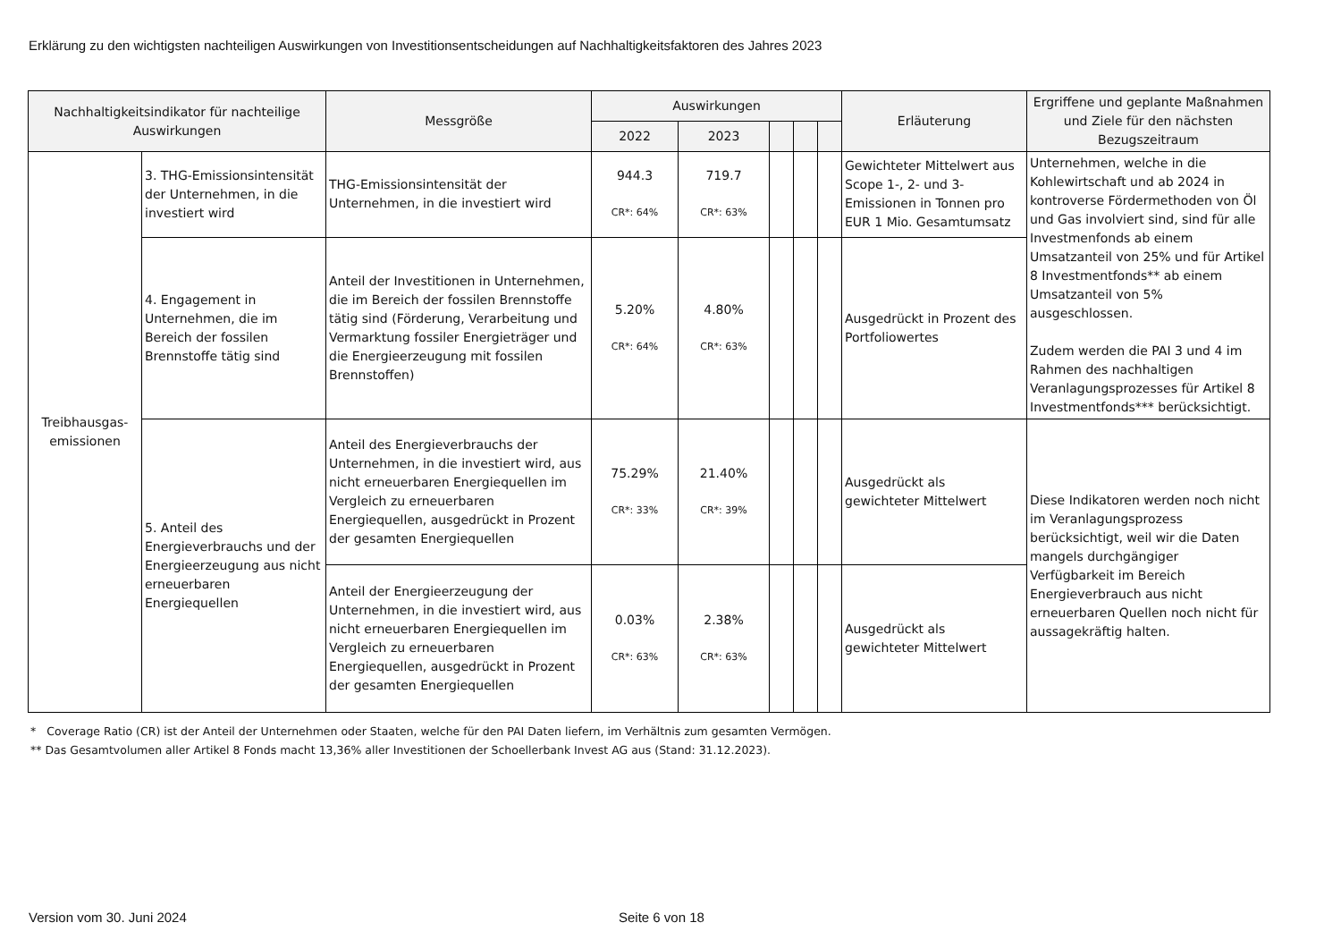Erklärung zu den wichtigsten nachteiligen Auswirkungen von Investitionsentscheidungen auf Nachhaltigkeitsfaktoren des Jahres 2023
| Nachhaltigkeitsindikator für nachteilige Auswirkungen | | Messgröße | Auswirkungen | | | | | Erläuterung | Ergriffene und geplante Maßnahmen und Ziele für den nächsten Bezugszeitraum |
| --- | --- | --- | --- | --- | --- | --- | --- | --- | --- |
| | | | 2022 | 2023 | | | | | |
| Treibhausgas-emissionen | 3. THG-Emissionsintensität der Unternehmen, in die investiert wird | THG-Emissionsintensität der Unternehmen, in die investiert wird | 944.3 CR*: 64% | 719.7 CR*: 63% | | | | Gewichteter Mittelwert aus Scope 1-, 2- und 3-Emissionen in Tonnen pro EUR 1 Mio. Gesamtumsatz | Unternehmen, welche in die Kohlewirtschaft und ab 2024 in kontroverse Fördermethoden von Öl und Gas involviert sind, sind für alle Investmenfonds ab einem Umsatzanteil von 25% und für Artikel 8 Investmentfonds** ab einem Umsatzanteil von 5% ausgeschlossen. Zudem werden die PAI 3 und 4 im Rahmen des nachhaltigen Veranlagungsprozesses für Artikel 8 Investmentfonds*** berücksichtigt. |
| | 4. Engagement in Unternehmen, die im Bereich der fossilen Brennstoffe tätig sind | Anteil der Investitionen in Unternehmen, die im Bereich der fossilen Brennstoffe tätig sind (Förderung, Verarbeitung und Vermarktung fossiler Energieträger und die Energieerzeugung mit fossilen Brennstoffen) | 5.20% CR*: 64% | 4.80% CR*: 63% | | | | Ausgedrückt in Prozent des Portfoliowertes | |
| | 5. Anteil des Energieverbrauchs und der Energieerzeugung aus nicht erneuerbaren Energiequellen | Anteil des Energieverbrauchs der Unternehmen, in die investiert wird, aus nicht erneuerbaren Energiequellen im Vergleich zu erneuerbaren Energiequellen, ausgedrückt in Prozent der gesamten Energiequellen | 75.29% CR*: 33% | 21.40% CR*: 39% | | | | Ausgedrückt als gewichteter Mittelwert | Diese Indikatoren werden noch nicht im Veranlagungsprozess berücksichtigt, weil wir die Daten mangels durchgängiger Verfügbarkeit im Bereich Energieverbrauch aus nicht erneuerbaren Quellen noch nicht für aussagekräftig halten. |
| | | Anteil der Energieerzeugung der Unternehmen, in die investiert wird, aus nicht erneuerbaren Energiequellen im Vergleich zu erneuerbaren Energiequellen, ausgedrückt in Prozent der gesamten Energiequellen | 0.03% CR*: 63% | 2.38% CR*: 63% | | | | Ausgedrückt als gewichteter Mittelwert | |
* Coverage Ratio (CR) ist der Anteil der Unternehmen oder Staaten, welche für den PAI Daten liefern, im Verhältnis zum gesamten Vermögen.
** Das Gesamtvolumen aller Artikel 8 Fonds macht 13,36% aller Investitionen der Schoellerbank Invest AG aus (Stand: 31.12.2023).
Version vom 30. Juni 2024 Seite 6 von 18